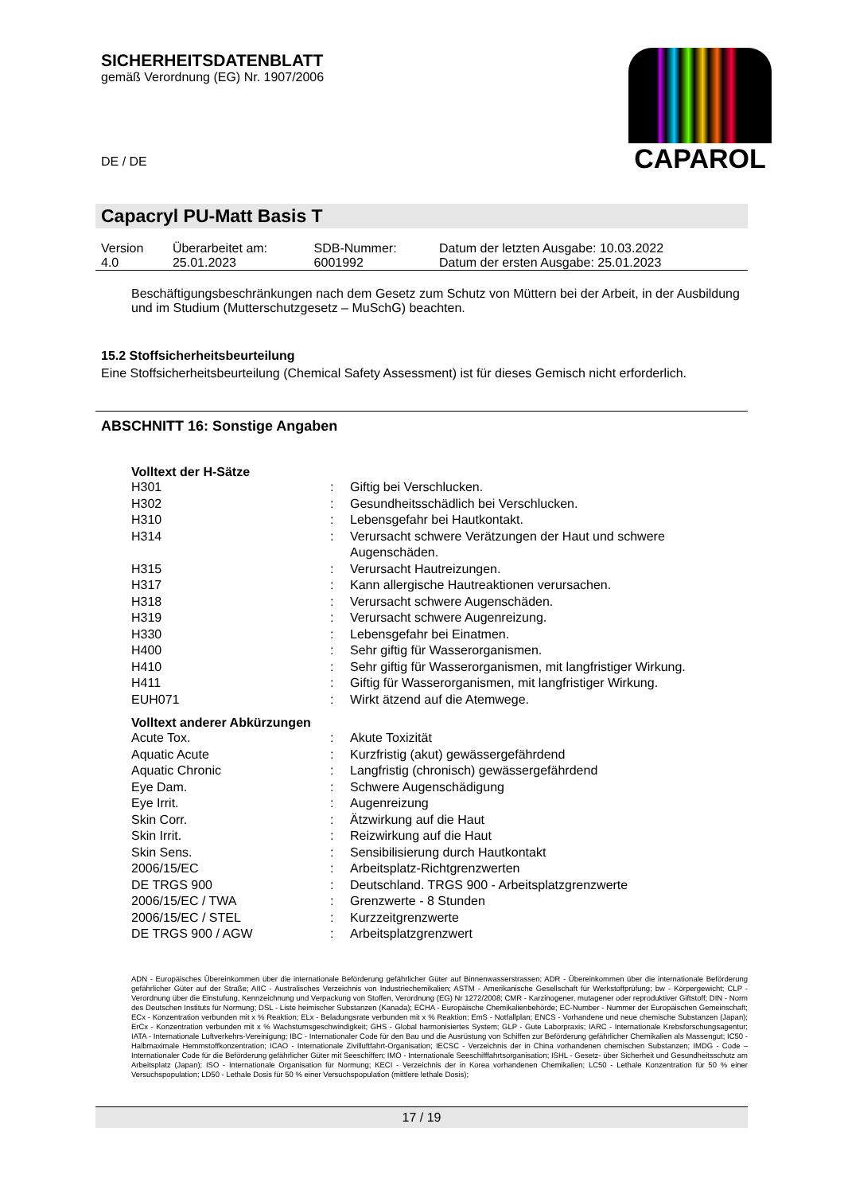SICHERHEITSDATENBLATT
gemäß Verordnung (EG) Nr. 1907/2006
DE / DE
CAPAROL
Capacryl PU-Matt Basis T
| Version 4.0 | Überarbeitet am: 25.01.2023 | SDB-Nummer: 6001992 | Datum der letzten Ausgabe: 10.03.2022 Datum der ersten Ausgabe: 25.01.2023 |
Beschäftigungsbeschränkungen nach dem Gesetz zum Schutz von Müttern bei der Arbeit, in der Ausbildung und im Studium (Mutterschutzgesetz – MuSchG) beachten.
15.2 Stoffsicherheitsbeurteilung
Eine Stoffsicherheitsbeurteilung (Chemical Safety Assessment) ist für dieses Gemisch nicht erforderlich.
ABSCHNITT 16: Sonstige Angaben
Volltext der H-Sätze
| H301 | : | Giftig bei Verschlucken. |
| H302 | : | Gesundheitsschädlich bei Verschlucken. |
| H310 | : | Lebensgefahr bei Hautkontakt. |
| H314 | : | Verursacht schwere Verätzungen der Haut und schwere Augenschäden. |
| H315 | : | Verursacht Hautreizungen. |
| H317 | : | Kann allergische Hautreaktionen verursachen. |
| H318 | : | Verursacht schwere Augenschäden. |
| H319 | : | Verursacht schwere Augenreizung. |
| H330 | : | Lebensgefahr bei Einatmen. |
| H400 | : | Sehr giftig für Wasserorganismen. |
| H410 | : | Sehr giftig für Wasserorganismen, mit langfristiger Wirkung. |
| H411 | : | Giftig für Wasserorganismen, mit langfristiger Wirkung. |
| EUH071 | : | Wirkt ätzend auf die Atemwege. |
Volltext anderer Abkürzungen
| Acute Tox. | : | Akute Toxizität |
| Aquatic Acute | : | Kurzfristig (akut) gewässergefährdend |
| Aquatic Chronic | : | Langfristig (chronisch) gewässergefährdend |
| Eye Dam. | : | Schwere Augenschädigung |
| Eye Irrit. | : | Augenreizung |
| Skin Corr. | : | Ätzwirkung auf die Haut |
| Skin Irrit. | : | Reizwirkung auf die Haut |
| Skin Sens. | : | Sensibilisierung durch Hautkontakt |
| 2006/15/EC | : | Arbeitsplatz-Richtgrenzwerten |
| DE TRGS 900 | : | Deutschland. TRGS 900 - Arbeitsplatzgrenzwerte |
| 2006/15/EC / TWA | : | Grenzwerte - 8 Stunden |
| 2006/15/EC / STEL | : | Kurzzeitgrenzwerte |
| DE TRGS 900 / AGW | : | Arbeitsplatzgrenzwert |
ADN - Europäisches Übereinkommen über die internationale Beförderung gefährlicher Güter auf Binnenwasserstrassen; ADR - Übereinkommen über die internationale Beförderung gefährlicher Güter auf der Straße; AIIC - Australisches Verzeichnis von Industriechemikalien; ASTM - Amerikanische Gesellschaft für Werkstoffprüfung; bw - Körpergewicht; CLP - Verordnung über die Einstufung, Kennzeichnung und Verpackung von Stoffen, Verordnung (EG) Nr 1272/2008; CMR - Karzinogener, mutagener oder reproduktiver Giftstoff; DIN - Norm des Deutschen Instituts für Normung; DSL - Liste heimischer Substanzen (Kanada); ECHA - Europäische Chemikalienbehörde; EC-Number - Nummer der Europäischen Gemeinschaft; ECx - Konzentration verbunden mit x % Reaktion; ELx - Beladungsrate verbunden mit x % Reaktion; EmS - Notfallplan; ENCS - Vorhandene und neue chemische Substanzen (Japan); ErCx - Konzentration verbunden mit x % Wachstumsgeschwindigkeit; GHS - Global harmonisiertes System; GLP - Gute Laborpraxis; IARC - Internationale Krebsforschungsagentur; IATA - Internationale Luftverkehrs-Vereinigung; IBC - Internationaler Code für den Bau und die Ausrüstung von Schiffen zur Beförderung gefährlicher Chemikalien als Massengut; IC50 - Halbmaximale Hemmstoffkonzentration; ICAO - Internationale Zivilluftfahrt-Organisation; IECSC - Verzeichnis der in China vorhandenen chemischen Substanzen; IMDG - Code – Internationaler Code für die Beförderung gefährlicher Güter mit Seeschiffen; IMO - Internationale Seeschifffahrtsorganisation; ISHL - Gesetz- über Sicherheit und Gesundheitsschutz am Arbeitsplatz (Japan); ISO - Internationale Organisation für Normung; KECI - Verzeichnis der in Korea vorhandenen Chemikalien; LC50 - Lethale Konzentration für 50 % einer Versuchspopulation; LD50 - Lethale Dosis für 50 % einer Versuchspopulation (mittlere lethale Dosis);
17 / 19